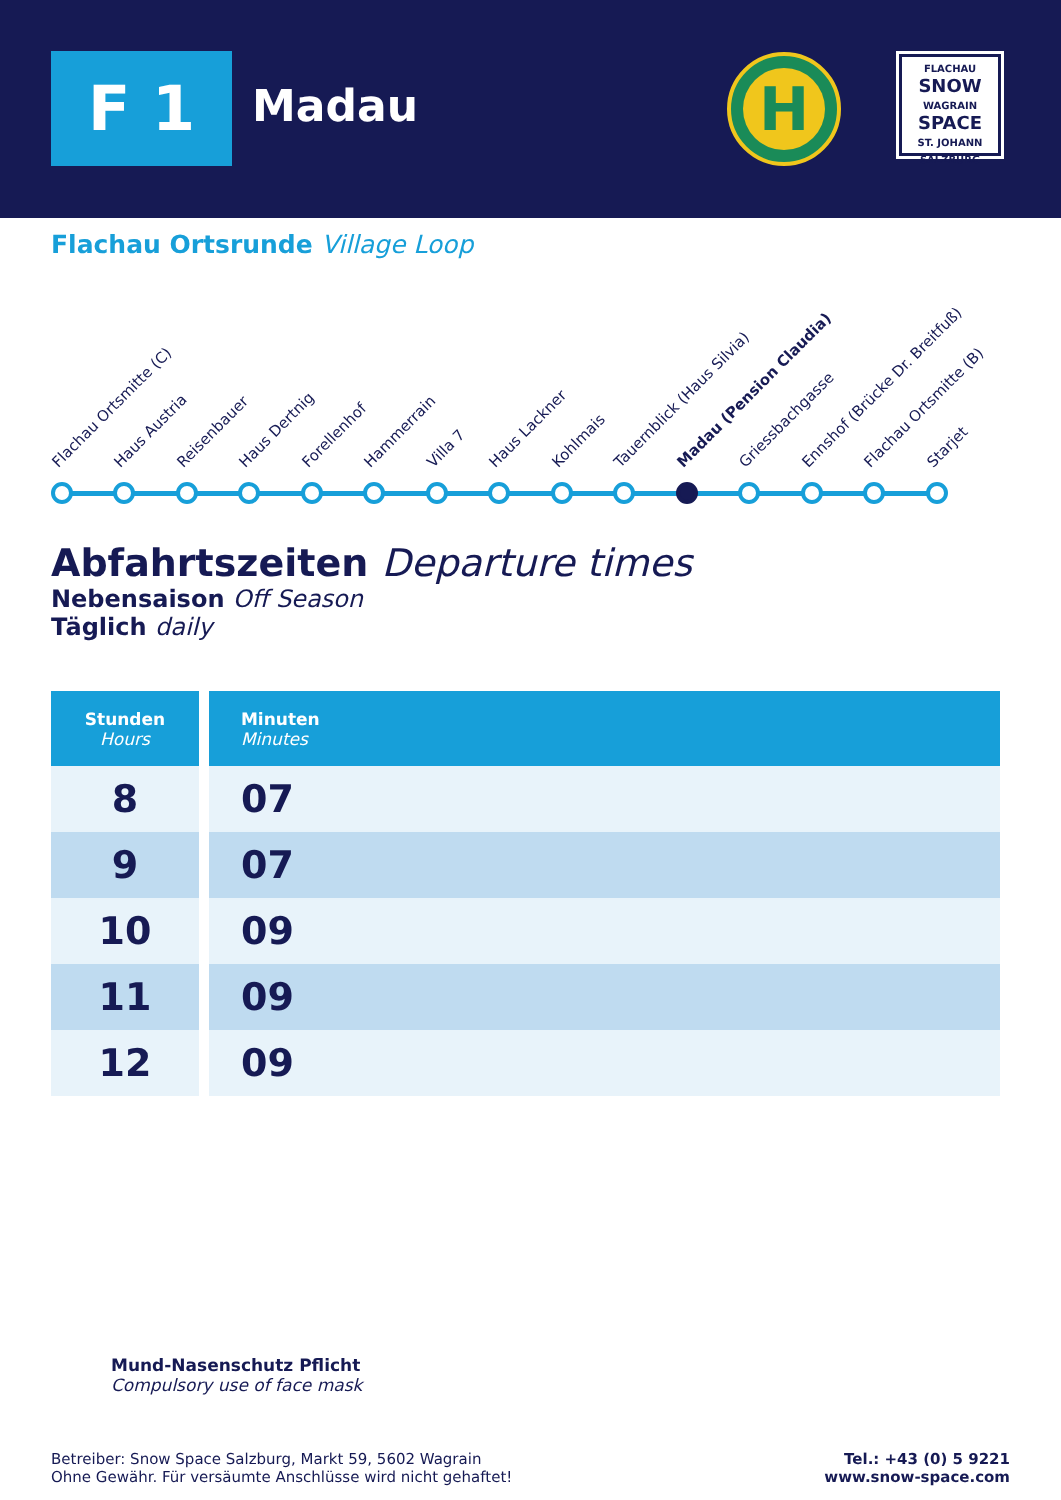F 1 Madau
H
FLACHAU
SNOW
WAGRAIN
SPACE
ST. JOHANN
SALZBURG
Flachau Ortsrunde Village Loop
Flachau Ortsmitte (C) Haus Austria Reisenbauer Haus Dertnig Forellenhof Hammerrain Villa 7 Haus Lackner Kohlmais Tauernblick (Haus Silvia) Madau (Pension Claudia) Griessbachgasse Ennshof (Brücke Dr. Breitfuß) Flachau Ortsmitte (B) Starjet
Abfahrtszeiten Departure times
Nebensaison Off Season
Täglich daily
| Stunden Hours | Minuten Minutes |
| --- | --- |
| 8 | 07 |
| 9 | 07 |
| 10 | 09 |
| 11 | 09 |
| 12 | 09 |
Mund-Nasenschutz Pflicht
Compulsory use of face mask
Betreiber: Snow Space Salzburg, Markt 59, 5602 Wagrain
Ohne Gewähr. Für versäumte Anschlüsse wird nicht gehaftet!
Tel.: +43 (0) 5 9221
www.snow-space.com